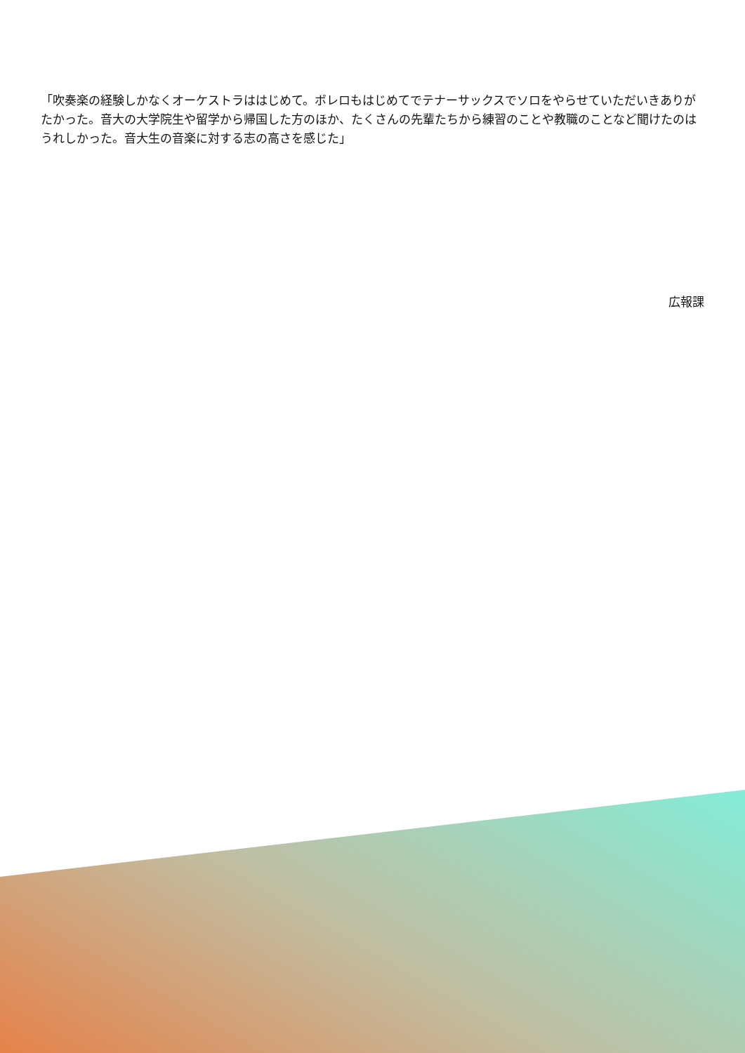「吹奏楽の経験しかなくオーケストラははじめて。ボレロもはじめてでテナーサックスでソロをやらせていただいきありがたかった。音大の大学院生や留学から帰国した方のほか、たくさんの先輩たちから練習のことや教職のことなど聞けたのはうれしかった。音大生の音楽に対する志の高さを感じた」
広報課